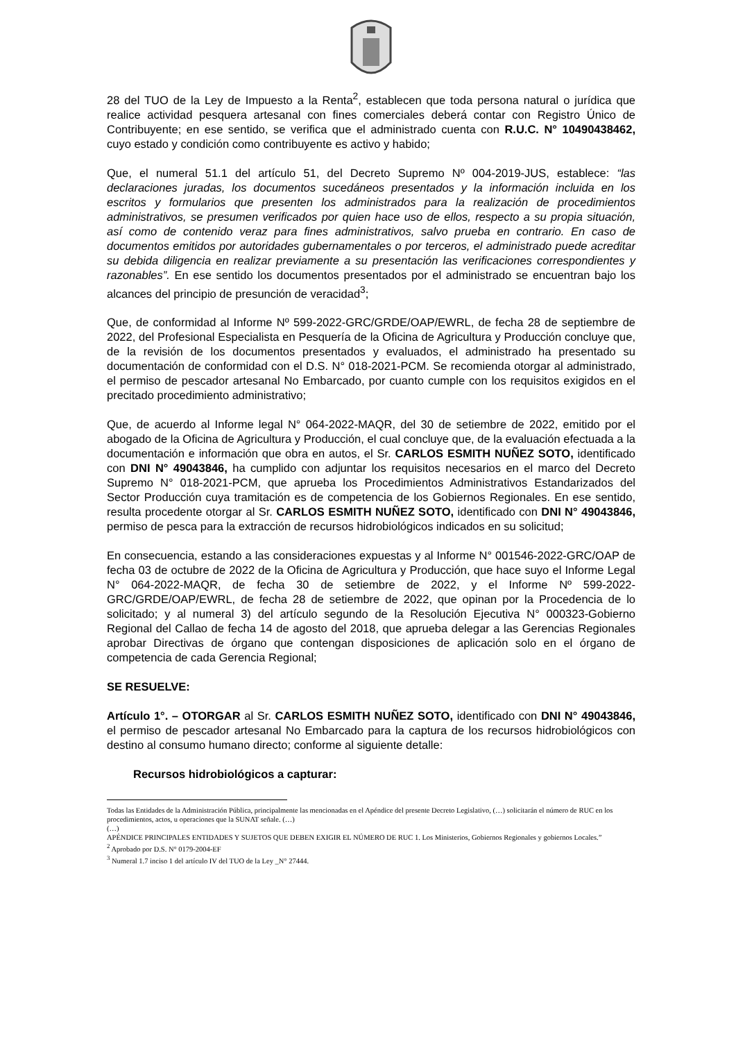28 del TUO de la Ley de Impuesto a la Renta<sup>2</sup>, establecen que toda persona natural o jurídica que realice actividad pesquera artesanal con fines comerciales deberá contar con Registro Único de Contribuyente; en ese sentido, se verifica que el administrado cuenta con R.U.C. N° 10490438462, cuyo estado y condición como contribuyente es activo y habido;
Que, el numeral 51.1 del artículo 51, del Decreto Supremo Nº 004-2019-JUS, establece: “las declaraciones juradas, los documentos sucedáneos presentados y la información incluida en los escritos y formularios que presenten los administrados para la realización de procedimientos administrativos, se presumen verificados por quien hace uso de ellos, respecto a su propia situación, así como de contenido veraz para fines administrativos, salvo prueba en contrario. En caso de documentos emitidos por autoridades gubernamentales o por terceros, el administrado puede acreditar su debida diligencia en realizar previamente a su presentación las verificaciones correspondientes y razonables”. En ese sentido los documentos presentados por el administrado se encuentran bajo los alcances del principio de presunción de veracidad<sup>3</sup>;
Que, de conformidad al Informe Nº 599-2022-GRC/GRDE/OAP/EWRL, de fecha 28 de septiembre de 2022, del Profesional Especialista en Pesquería de la Oficina de Agricultura y Producción concluye que, de la revisión de los documentos presentados y evaluados, el administrado ha presentado su documentación de conformidad con el D.S. N° 018-2021-PCM. Se recomienda otorgar al administrado, el permiso de pescador artesanal No Embarcado, por cuanto cumple con los requisitos exigidos en el precitado procedimiento administrativo;
Que, de acuerdo al Informe legal N° 064-2022-MAQR, del 30 de setiembre de 2022, emitido por el abogado de la Oficina de Agricultura y Producción, el cual concluye que, de la evaluación efectuada a la documentación e información que obra en autos, el Sr. CARLOS ESMITH NUÑEZ SOTO, identificado con DNI N° 49043846, ha cumplido con adjuntar los requisitos necesarios en el marco del Decreto Supremo N° 018-2021-PCM, que aprueba los Procedimientos Administrativos Estandarizados del Sector Producción cuya tramitación es de competencia de los Gobiernos Regionales. En ese sentido, resulta procedente otorgar al Sr. CARLOS ESMITH NUÑEZ SOTO, identificado con DNI N° 49043846, permiso de pesca para la extracción de recursos hidrobiológicos indicados en su solicitud;
En consecuencia, estando a las consideraciones expuestas y al Informe N° 001546-2022-GRC/OAP de fecha 03 de octubre de 2022 de la Oficina de Agricultura y Producción, que hace suyo el Informe Legal N° 064-2022-MAQR, de fecha 30 de setiembre de 2022, y el Informe Nº 599-2022-GRC/GRDE/OAP/EWRL, de fecha 28 de setiembre de 2022, que opinan por la Procedencia de lo solicitado; y al numeral 3) del artículo segundo de la Resolución Ejecutiva N° 000323-Gobierno Regional del Callao de fecha 14 de agosto del 2018, que aprueba delegar a las Gerencias Regionales aprobar Directivas de órgano que contengan disposiciones de aplicación solo en el órgano de competencia de cada Gerencia Regional;
SE RESUELVE:
Artículo 1°. – OTORGAR al Sr. CARLOS ESMITH NUÑEZ SOTO, identificado con DNI N° 49043846, el permiso de pescador artesanal No Embarcado para la captura de los recursos hidrobiológicos con destino al consumo humano directo; conforme al siguiente detalle:
Recursos hidrobiológicos a capturar:
Todas las Entidades de la Administración Pública, principalmente las mencionadas en el Apéndice del presente Decreto Legislativo, (…) solicitarán el número de RUC en los procedimientos, actos, u operaciones que la SUNAT señale. (…)
(…)
APÉNDICE PRINCIPALES ENTIDADES Y SUJETOS QUE DEBEN EXIGIR EL NÚMERO DE RUC 1. Los Ministerios, Gobiernos Regionales y gobiernos Locales.”
<sup>2</sup> Aprobado por D.S. N° 0179-2004-EF
<sup>3</sup> Numeral 1.7 inciso 1 del artículo IV del TUO de la Ley _N° 27444.